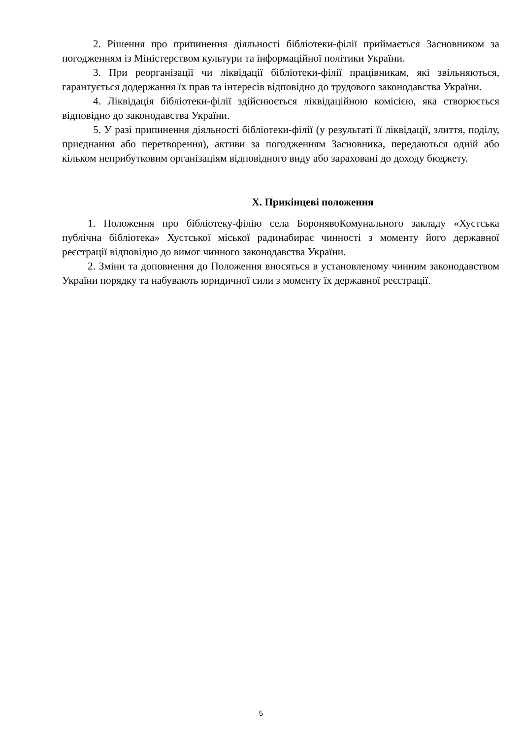2. Рішення про припинення діяльності бібліотеки-філії приймається Засновником за погодженням із Міністерством культури та інформаційної політики України.
3. При реорганізації чи ліквідації бібліотеки-філії працівникам, які звільняються, гарантується додержання їх прав та інтересів відповідно до трудового законодавства України.
4. Ліквідація бібліотеки-філії здійснюється ліквідаційною комісією, яка створюється відповідно до законодавства України.
5. У разі припинення діяльності бібліотеки-філії (у результаті її ліквідації, злиття, поділу, приєднання або перетворення), активи за погодженням Засновника, передаються одній або кільком неприбутковим організаціям відповідного виду або зараховані до доходу бюджету.
X. Прикінцеві положення
1. Положення про бібліотеку-філію села БоронявоКомунального закладу «Хустська публічна бібліотека» Хустської міської радинабирає чинності з моменту його державної реєстрації відповідно до вимог чинного законодавства України.
2. Зміни та доповнення до Положення вносяться в установленому чинним законодавством України порядку та набувають юридичної сили з моменту їх державної реєстрації.
5